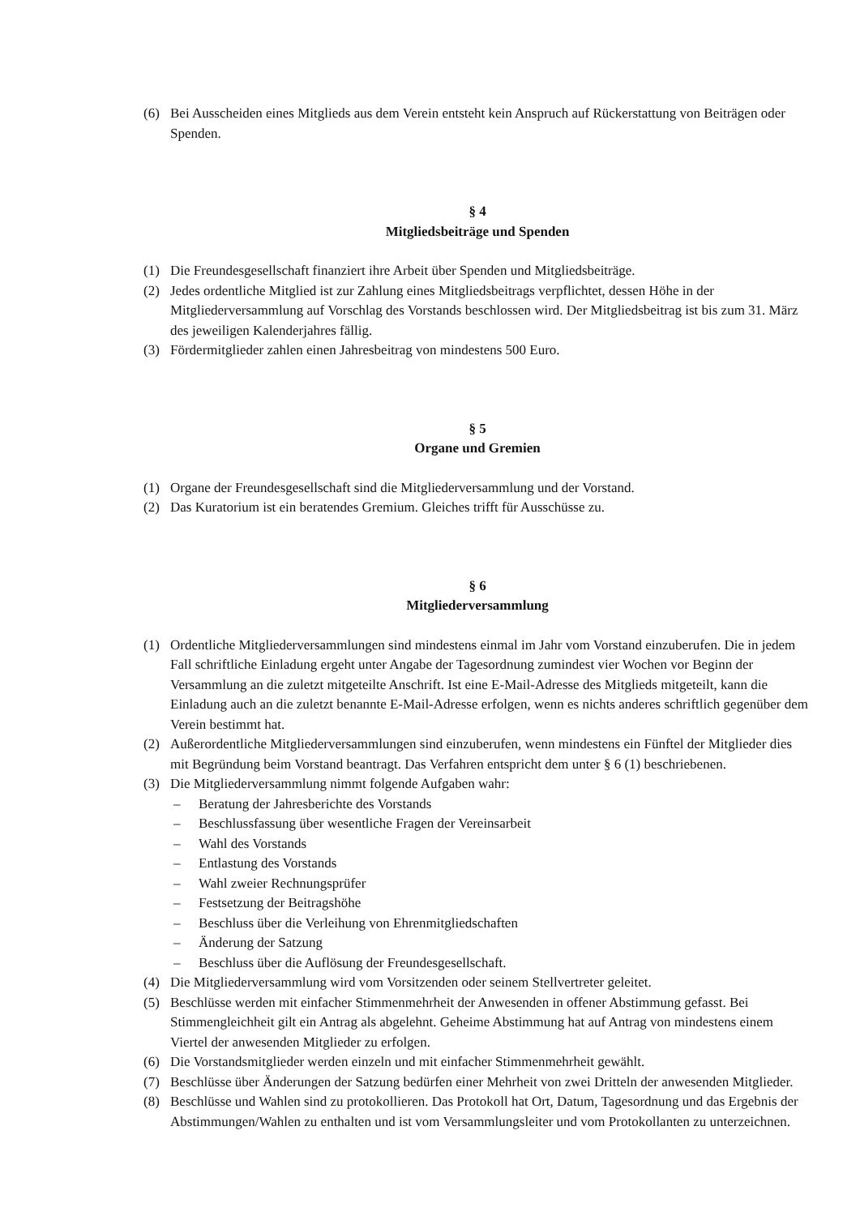(6) Bei Ausscheiden eines Mitglieds aus dem Verein entsteht kein Anspruch auf Rückerstattung von Beiträgen oder Spenden.
§ 4
Mitgliedsbeiträge und Spenden
(1) Die Freundesgesellschaft finanziert ihre Arbeit über Spenden und Mitgliedsbeiträge.
(2) Jedes ordentliche Mitglied ist zur Zahlung eines Mitgliedsbeitrags verpflichtet, dessen Höhe in der Mitgliederversammlung auf Vorschlag des Vorstands beschlossen wird. Der Mitgliedsbeitrag ist bis zum 31. März des jeweiligen Kalenderjahres fällig.
(3) Fördermitglieder zahlen einen Jahresbeitrag von mindestens 500 Euro.
§ 5
Organe und Gremien
(1) Organe der Freundesgesellschaft sind die Mitgliederversammlung und der Vorstand.
(2) Das Kuratorium ist ein beratendes Gremium. Gleiches trifft für Ausschüsse zu.
§ 6
Mitgliederversammlung
(1) Ordentliche Mitgliederversammlungen sind mindestens einmal im Jahr vom Vorstand einzuberufen. Die in jedem Fall schriftliche Einladung ergeht unter Angabe der Tagesordnung zumindest vier Wochen vor Beginn der Versammlung an die zuletzt mitgeteilte Anschrift. Ist eine E-Mail-Adresse des Mitglieds mitgeteilt, kann die Einladung auch an die zuletzt benannte E-Mail-Adresse erfolgen, wenn es nichts anderes schriftlich gegenüber dem Verein bestimmt hat.
(2) Außerordentliche Mitgliederversammlungen sind einzuberufen, wenn mindestens ein Fünftel der Mitglieder dies mit Begründung beim Vorstand beantragt. Das Verfahren entspricht dem unter § 6 (1) beschriebenen.
(3) Die Mitgliederversammlung nimmt folgende Aufgaben wahr:
– Beratung der Jahresberichte des Vorstands
– Beschlussfassung über wesentliche Fragen der Vereinsarbeit
– Wahl des Vorstands
– Entlastung des Vorstands
– Wahl zweier Rechnungsprüfer
– Festsetzung der Beitragshöhe
– Beschluss über die Verleihung von Ehrenmitgliedschaften
– Änderung der Satzung
– Beschluss über die Auflösung der Freundesgesellschaft.
(4) Die Mitgliederversammlung wird vom Vorsitzenden oder seinem Stellvertreter geleitet.
(5) Beschlüsse werden mit einfacher Stimmenmehrheit der Anwesenden in offener Abstimmung gefasst. Bei Stimmengleichheit gilt ein Antrag als abgelehnt. Geheime Abstimmung hat auf Antrag von mindestens einem Viertel der anwesenden Mitglieder zu erfolgen.
(6) Die Vorstandsmitglieder werden einzeln und mit einfacher Stimmenmehrheit gewählt.
(7) Beschlüsse über Änderungen der Satzung bedürfen einer Mehrheit von zwei Dritteln der anwesenden Mitglieder.
(8) Beschlüsse und Wahlen sind zu protokollieren. Das Protokoll hat Ort, Datum, Tagesordnung und das Ergebnis der Abstimmungen/Wahlen zu enthalten und ist vom Versammlungsleiter und vom Protokollanten zu unterzeichnen.